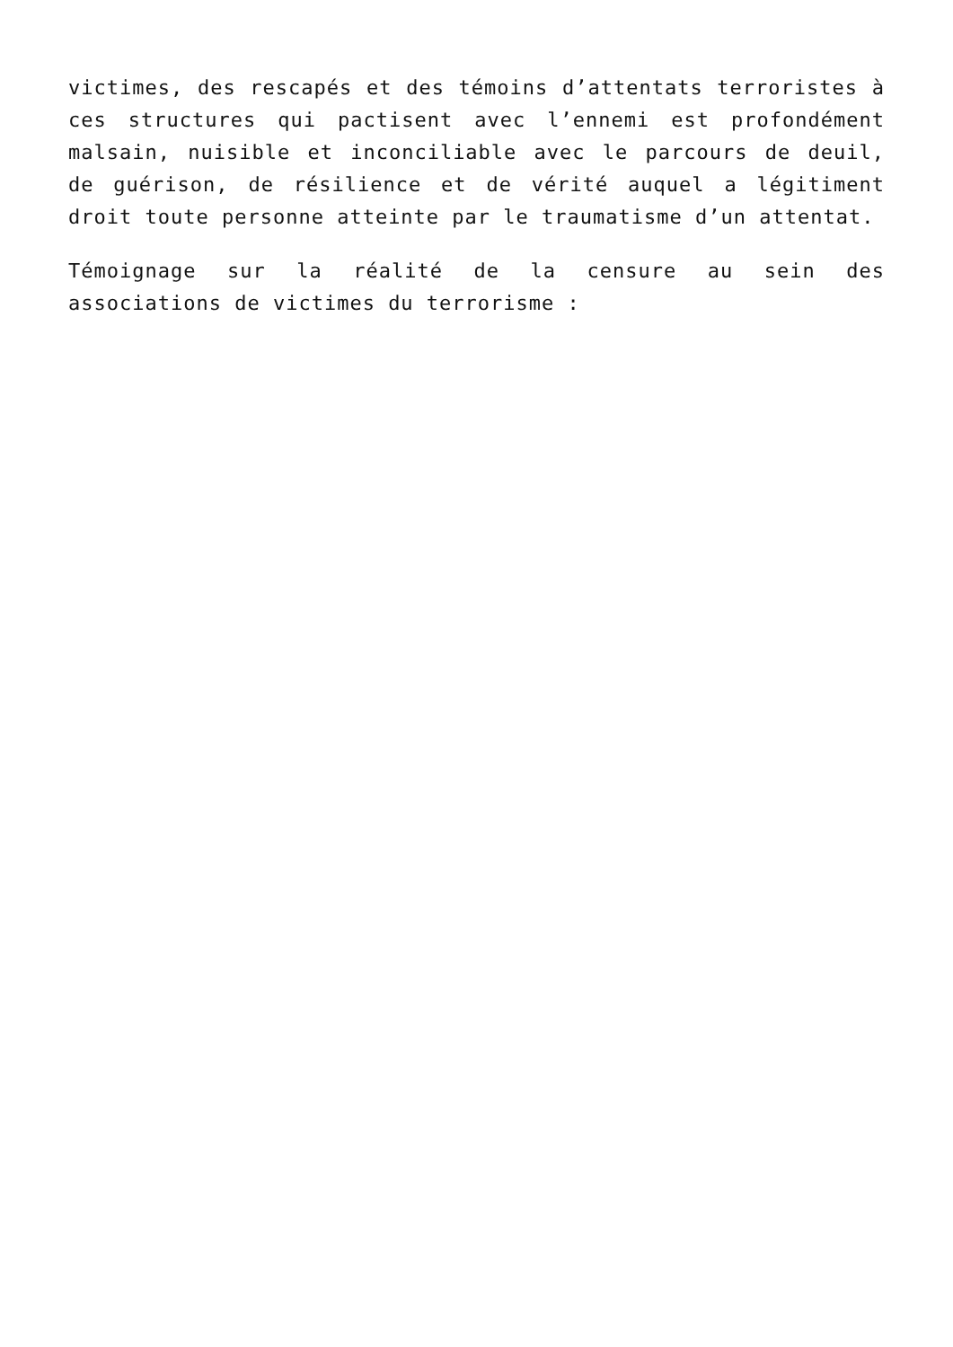victimes, des rescapés et des témoins d’attentats terroristes à ces structures qui pactisent avec l’ennemi est profondément malsain, nuisible et inconciliable avec le parcours de deuil, de guérison, de résilience et de vérité auquel a légitiment droit toute personne atteinte par le traumatisme d’un attentat.
Témoignage sur la réalité de la censure au sein des associations de victimes du terrorisme :